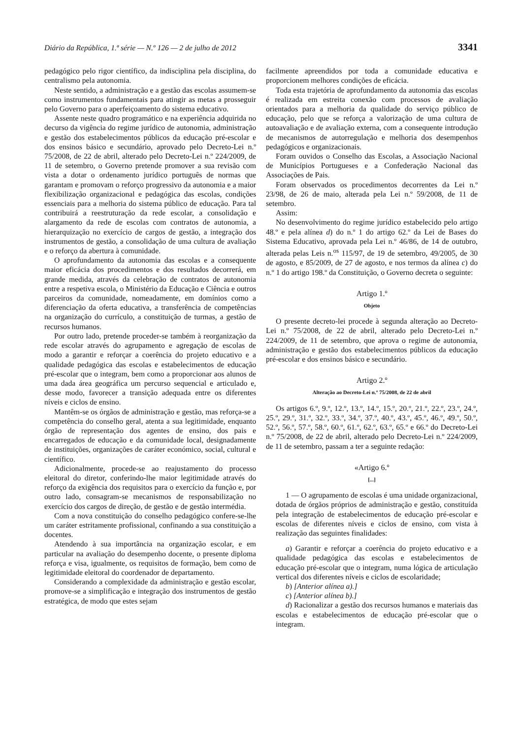Diário da República, 1.ª série — N.º 126 — 2 de julho de 2012 3341
pedagógico pelo rigor científico, da indisciplina pela disciplina, do centralismo pela autonomia.
Neste sentido, a administração e a gestão das escolas assumem-se como instrumentos fundamentais para atingir as metas a prosseguir pelo Governo para o aperfeiçoamento do sistema educativo.
Assente neste quadro programático e na experiência adquirida no decurso da vigência do regime jurídico de autonomia, administração e gestão dos estabelecimentos públicos da educação pré-escolar e dos ensinos básico e secundário, aprovado pelo Decreto-Lei n.º 75/2008, de 22 de abril, alterado pelo Decreto-Lei n.º 224/2009, de 11 de setembro, o Governo pretende promover a sua revisão com vista a dotar o ordenamento jurídico português de normas que garantam e promovam o reforço progressivo da autonomia e a maior flexibilização organizacional e pedagógica das escolas, condições essenciais para a melhoria do sistema público de educação. Para tal contribuirá a reestruturação da rede escolar, a consolidação e alargamento da rede de escolas com contratos de autonomia, a hierarquização no exercício de cargos de gestão, a integração dos instrumentos de gestão, a consolidação de uma cultura de avaliação e o reforço da abertura à comunidade.
O aprofundamento da autonomia das escolas e a consequente maior eficácia dos procedimentos e dos resultados decorrerá, em grande medida, através da celebração de contratos de autonomia entre a respetiva escola, o Ministério da Educação e Ciência e outros parceiros da comunidade, nomeadamente, em domínios como a diferenciação da oferta educativa, a transferência de competências na organização do currículo, a constituição de turmas, a gestão de recursos humanos.
Por outro lado, pretende proceder-se também à reorganização da rede escolar através do agrupamento e agregação de escolas de modo a garantir e reforçar a coerência do projeto educativo e a qualidade pedagógica das escolas e estabelecimentos de educação pré-escolar que o integram, bem como a proporcionar aos alunos de uma dada área geográfica um percurso sequencial e articulado e, desse modo, favorecer a transição adequada entre os diferentes níveis e ciclos de ensino.
Mantêm-se os órgãos de administração e gestão, mas reforça-se a competência do conselho geral, atenta a sua legitimidade, enquanto órgão de representação dos agentes de ensino, dos pais e encarregados de educação e da comunidade local, designadamente de instituições, organizações de caráter económico, social, cultural e científico.
Adicionalmente, procede-se ao reajustamento do processo eleitoral do diretor, conferindo-lhe maior legitimidade através do reforço da exigência dos requisitos para o exercício da função e, por outro lado, consagram-se mecanismos de responsabilização no exercício dos cargos de direção, de gestão e de gestão intermédia.
Com a nova constituição do conselho pedagógico confere-se-lhe um caráter estritamente profissional, confinando a sua constituição a docentes.
Atendendo à sua importância na organização escolar, e em particular na avaliação do desempenho docente, o presente diploma reforça e visa, igualmente, os requisitos de formação, bem como de legitimidade eleitoral do coordenador de departamento.
Considerando a complexidade da administração e gestão escolar, promove-se a simplificação e integração dos instrumentos de gestão estratégica, de modo que estes sejam
facilmente apreendidos por toda a comunidade educativa e proporcionem melhores condições de eficácia.
Toda esta trajetória de aprofundamento da autonomia das escolas é realizada em estreita conexão com processos de avaliação orientados para a melhoria da qualidade do serviço público de educação, pelo que se reforça a valorização de uma cultura de autoavaliação e de avaliação externa, com a consequente introdução de mecanismos de autorregulação e melhoria dos desempenhos pedagógicos e organizacionais.
Foram ouvidos o Conselho das Escolas, a Associação Nacional de Municípios Portugueses e a Confederação Nacional das Associações de Pais.
Foram observados os procedimentos decorrentes da Lei n.º 23/98, de 26 de maio, alterada pela Lei n.º 59/2008, de 11 de setembro.
Assim:
No desenvolvimento do regime jurídico estabelecido pelo artigo 48.º e pela alínea d) do n.º 1 do artigo 62.º da Lei de Bases do Sistema Educativo, aprovada pela Lei n.º 46/86, de 14 de outubro, alterada pelas Leis n.<sup>os</sup> 115/97, de 19 de setembro, 49/2005, de 30 de agosto, e 85/2009, de 27 de agosto, e nos termos da alínea c) do n.º 1 do artigo 198.º da Constituição, o Governo decreta o seguinte:
Artigo 1.º
Objeto
O presente decreto-lei procede à segunda alteração ao Decreto-Lei n.º 75/2008, de 22 de abril, alterado pelo Decreto-Lei n.º 224/2009, de 11 de setembro, que aprova o regime de autonomia, administração e gestão dos estabelecimentos públicos da educação pré-escolar e dos ensinos básico e secundário.
Artigo 2.º
Alteração ao Decreto-Lei n.º 75/2008, de 22 de abril
Os artigos 6.º, 9.º, 12.º, 13.º, 14.º, 15.º, 20.º, 21.º, 22.º, 23.º, 24.º, 25.º, 29.º, 31.º, 32.º, 33.º, 34.º, 37.º, 40.º, 43.º, 45.º, 46.º, 49.º, 50.º, 52.º, 56.º, 57.º, 58.º, 60.º, 61.º, 62.º, 63.º, 65.º e 66.º do Decreto-Lei n.º 75/2008, de 22 de abril, alterado pelo Decreto-Lei n.º 224/2009, de 11 de setembro, passam a ter a seguinte redação:
«Artigo 6.º
[...]
1 — O agrupamento de escolas é uma unidade organizacional, dotada de órgãos próprios de administração e gestão, constituída pela integração de estabelecimentos de educação pré-escolar e escolas de diferentes níveis e ciclos de ensino, com vista à realização das seguintes finalidades:
a) Garantir e reforçar a coerência do projeto educativo e a qualidade pedagógica das escolas e estabelecimentos de educação pré-escolar que o integram, numa lógica de articulação vertical dos diferentes níveis e ciclos de escolaridade;
b) [Anterior alínea a).]
c) [Anterior alínea b).]
d) Racionalizar a gestão dos recursos humanos e materiais das escolas e estabelecimentos de educação pré-escolar que o integram.